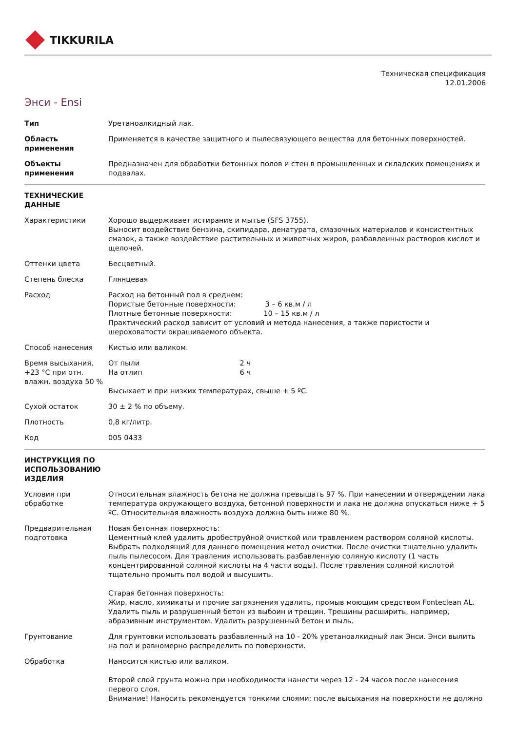TIKKURILA
Техническая спецификация
12.01.2006
Энси - Ensi
| Тип | Уретаноалкидный лак. |
| Область применения | Применяется в качестве защитного и пылесвязующего вещества для бетонных поверхностей. |
| Объекты применения | Предназначен для обработки бетонных полов и стен в промышленных и складских помещениях и подвалах. |
| ТЕХНИЧЕСКИЕ ДАННЫЕ | |
| Характеристики | Хорошо выдерживает истирание и мытье (SFS 3755). Выносит воздействие бензина, скипидара, денатурата, смазочных материалов и консистентных смазок, а также воздействие растительных и животных жиров, разбавленных растворов кислот и щелочей. |
| Оттенки цвета | Бесцветный. |
| Степень блеска | Глянцевая |
| Расход | Расход на бетонный пол в среднем: Пористые бетонные поверхности: 3 – 6 кв.м / л Плотные бетонные поверхности: 10 – 15 кв.м / л Практический расход зависит от условий и метода нанесения, а также пористости и шероховатости окрашиваемого объекта. |
| Способ нанесения | Кистью или валиком. |
| Время высыхания, +23 °С при отн. влажн. воздуха 50 % | От пыли 2 ч На отлип 6 ч Высыхает и при низких температурах, свыше + 5 ºС. |
| Сухой остаток | 30 ± 2 % по объему. |
| Плотность | 0,8 кг/литр. |
| Код | 005 0433 |
| ИНСТРУКЦИЯ ПО ИСПОЛЬЗОВАНИЮ ИЗДЕЛИЯ | |
| Условия при обработке | Относительная влажность бетона не должна превышать 97 %. При нанесении и отверждении лака температура окружающего воздуха, бетонной поверхности и лака не должна опускаться ниже + 5 ºС. Относительная влажность воздуха должна быть ниже 80 %. |
| Предварительная подготовка | Новая бетонная поверхность: Цементный клей удалить дробеструйной очисткой или травлением раствором соляной кислоты. Выбрать подходящий для данного помещения метод очистки. После очистки тщательно удалить пыль пылесосом. Для травления использовать разбавленную соляную кислоту (1 часть концентрированной соляной кислоты на 4 части воды). После травления соляной кислотой тщательно промыть пол водой и высушить. Старая бетонная поверхность: Жир, масло, химикаты и прочие загрязнения удалить, промыв моющим средством Fonteclean AL. Удалить пыль и разрушенный бетон из выбоин и трещин. Трещины расширить, например, абразивным инструментом. Удалить разрушенный бетон и пыль. |
| Грунтование | Для грунтовки использовать разбавленный на 10 - 20% уретаноалкидный лак Энси. Энси вылить на пол и равномерно распределить по поверхности. |
| Обработка | Наносится кистью или валиком. Второй слой грунта можно при необходимости нанести через 12 - 24 часов после нанесения первого слоя. Внимание! Наносить рекомендуется тонкими слоями; после высыхания на поверхности не должно |